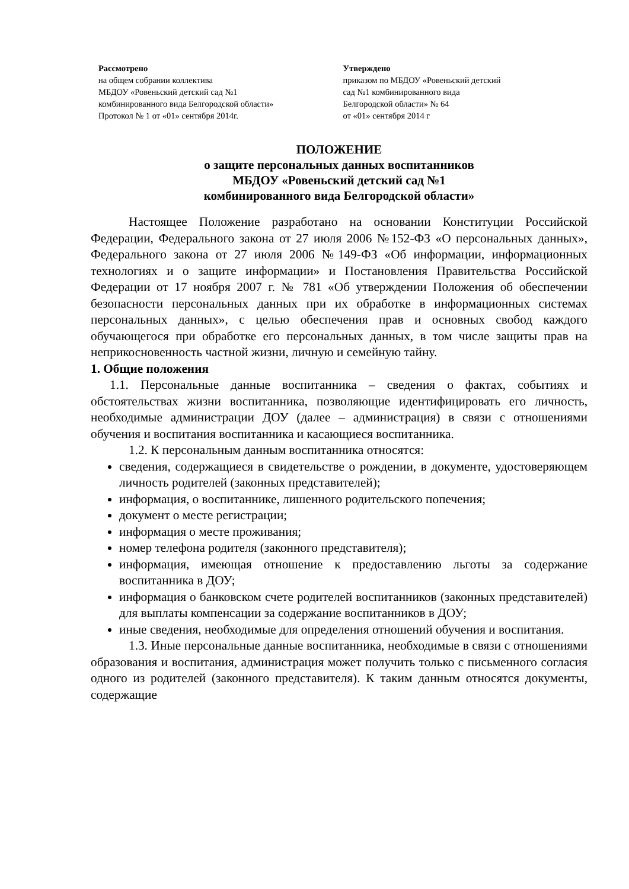Рассмотрено
на общем собрании коллектива
МБДОУ «Ровеньский детский сад №1
комбинированного вида Белгородской области»
Протокол № 1 от «01» сентября 2014г.
Утверждено
приказом по МБДОУ «Ровеньский детский
сад №1 комбинированного вида
Белгородской области» № 64
от «01» сентября 2014 г
ПОЛОЖЕНИЕ
о защите персональных данных воспитанников
МБДОУ «Ровеньский детский сад №1
комбинированного вида Белгородской области»
Настоящее Положение разработано на основании Конституции Российской Федерации, Федерального закона от 27 июля 2006 №152-ФЗ «О персональных данных», Федерального закона от 27 июля 2006 №149-ФЗ «Об информации, информационных технологиях и о защите информации» и Постановления Правительства Российской Федерации от 17 ноября 2007 г. № 781 «Об утверждении Положения об обеспечении безопасности персональных данных при их обработке в информационных системах персональных данных», с целью обеспечения прав и основных свобод каждого обучающегося при обработке его персональных данных, в том числе защиты прав на неприкосновенность частной жизни, личную и семейную тайну.
1. Общие положения
1.1. Персональные данные воспитанника – сведения о фактах, событиях и обстоятельствах жизни воспитанника, позволяющие идентифицировать его личность, необходимые администрации ДОУ (далее – администрация) в связи с отношениями обучения и воспитания воспитанника и касающиеся воспитанника.
1.2. К персональным данным воспитанника относятся:
сведения, содержащиеся в свидетельстве о рождении, в документе, удостоверяющем личность родителей (законных представителей);
информация, о воспитаннике, лишенного родительского попечения;
документ о месте регистрации;
информация о месте проживания;
номер телефона родителя (законного представителя);
информация, имеющая отношение к предоставлению льготы за содержание воспитанника в ДОУ;
информация о банковском счете родителей воспитанников (законных представителей) для выплаты компенсации за содержание воспитанников в ДОУ;
иные сведения, необходимые для определения отношений обучения и воспитания.
1.3. Иные персональные данные воспитанника, необходимые в связи с отношениями образования и воспитания, администрация может получить только с письменного согласия одного из родителей (законного представителя). К таким данным относятся документы, содержащие